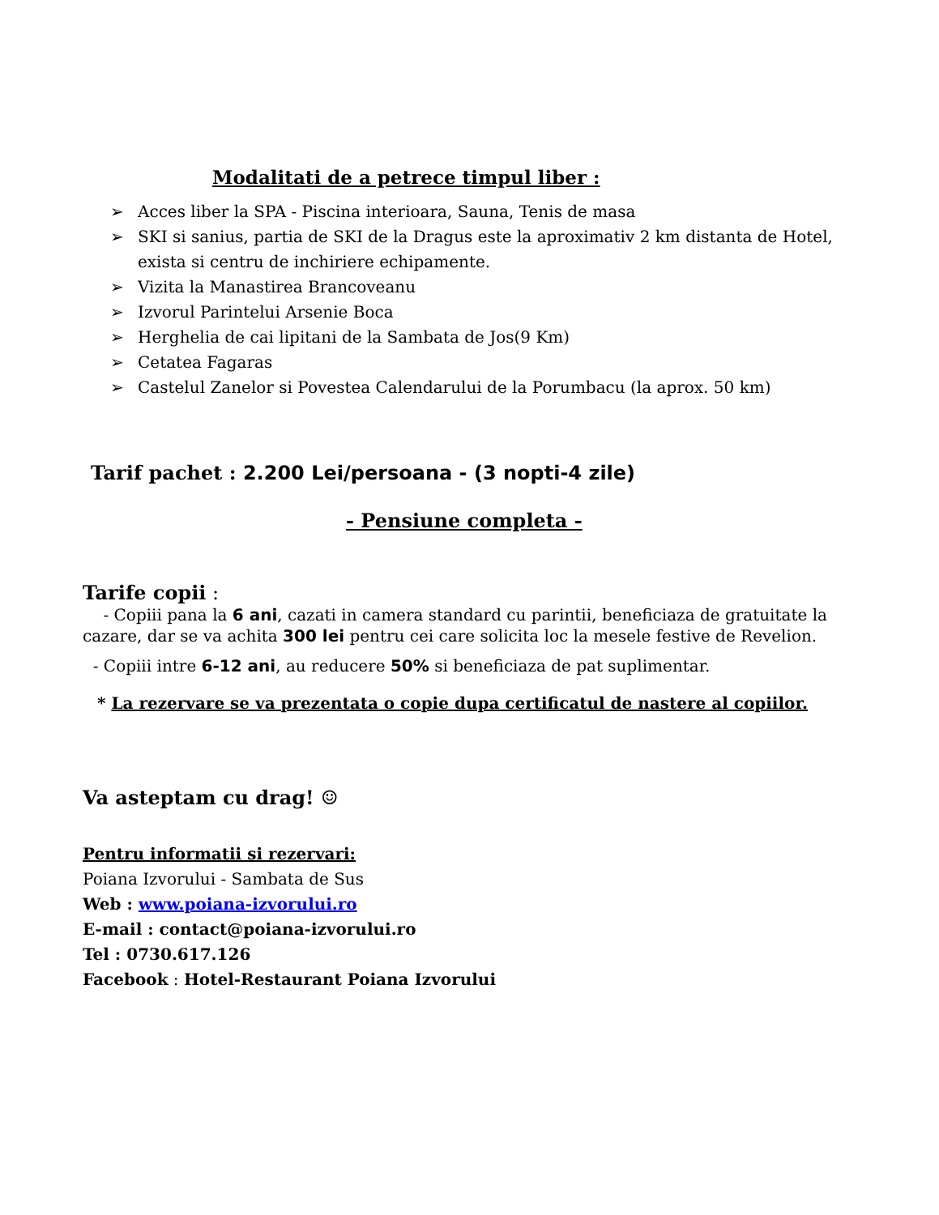Modalitati de a petrece timpul liber :
➢ Acces liber la SPA - Piscina interioara, Sauna, Tenis de masa
➢ SKI si sanius, partia de SKI de la Dragus este la aproximativ 2 km distanta de Hotel, exista si centru de inchiriere echipamente.
➢ Vizita la Manastirea Brancoveanu
➢ Izvorul Parintelui Arsenie Boca
➢ Herghelia de cai lipitani de la Sambata de Jos(9 Km)
➢ Cetatea Fagaras
➢ Castelul Zanelor si Povestea Calendarului de la Porumbacu (la aprox. 50 km)
Tarif pachet : 2.200 Lei/persoana - (3 nopti-4 zile)
- Pensiune completa -
Tarife copii :
- Copiii pana la 6 ani, cazati in camera standard cu parintii, beneficiaza de gratuitate la cazare, dar se va achita 300 lei pentru cei care solicita loc la mesele festive de Revelion.
- Copiii intre 6-12 ani, au reducere 50% si beneficiaza de pat suplimentar.
* La rezervare se va prezentata o copie dupa certificatul de nastere al copiilor.
Va asteptam cu drag! ☺
Pentru informatii si rezervari:
Poiana Izvorului - Sambata de Sus
Web : www.poiana-izvorului.ro
E-mail : contact@poiana-izvorului.ro
Tel : 0730.617.126
Facebook : Hotel-Restaurant Poiana Izvorului